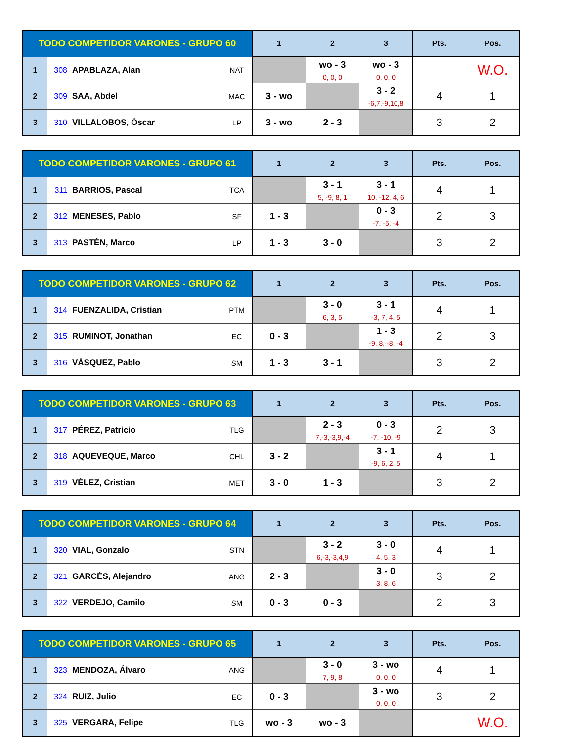| TODO COMPETIDOR VARONES - GRUPO 60 | | | | 1 | 2 | 3 | Pts. | Pos. |
| --- | --- | --- | --- | --- | --- | --- | --- | --- |
| 1 | 308 | APABLAZA, Alan | NAT | | wo - 3 0, 0, 0 | wo - 3 0, 0, 0 | | W.O. |
| 2 | 309 | SAA, Abdel | MAC | 3 - wo | | 3 - 2 -6,7,-9,10,8 | 4 | 1 |
| 3 | 310 | VILLALOBOS, Óscar | LP | 3 - wo | 2 - 3 | | 3 | 2 |
| TODO COMPETIDOR VARONES - GRUPO 61 | | | | 1 | 2 | 3 | Pts. | Pos. |
| --- | --- | --- | --- | --- | --- | --- | --- | --- |
| 1 | 311 | BARRIOS, Pascal | TCA | | 3 - 1 5, -9, 8, 1 | 3 - 1 10, -12, 4, 6 | 4 | 1 |
| 2 | 312 | MENESES, Pablo | SF | 1 - 3 | | 0 - 3 -7, -5, -4 | 2 | 3 |
| 3 | 313 | PASTÉN, Marco | LP | 1 - 3 | 3 - 0 | | 3 | 2 |
| TODO COMPETIDOR VARONES - GRUPO 62 | | | | 1 | 2 | 3 | Pts. | Pos. |
| --- | --- | --- | --- | --- | --- | --- | --- | --- |
| 1 | 314 | FUENZALIDA, Cristian | PTM | | 3 - 0 6, 3, 5 | 3 - 1 -3, 7, 4, 5 | 4 | 1 |
| 2 | 315 | RUMINOT, Jonathan | EC | 0 - 3 | | 1 - 3 -9, 8, -8, -4 | 2 | 3 |
| 3 | 316 | VÁSQUEZ, Pablo | SM | 1 - 3 | 3 - 1 | | 3 | 2 |
| TODO COMPETIDOR VARONES - GRUPO 63 | | | | 1 | 2 | 3 | Pts. | Pos. |
| --- | --- | --- | --- | --- | --- | --- | --- | --- |
| 1 | 317 | PÉREZ, Patricio | TLG | | 2 - 3 7,-3,-3,9,-4 | 0 - 3 -7, -10, -9 | 2 | 3 |
| 2 | 318 | AQUEVEQUE, Marco | CHL | 3 - 2 | | 3 - 1 -9, 6, 2, 5 | 4 | 1 |
| 3 | 319 | VÉLEZ, Cristian | MET | 3 - 0 | 1 - 3 | | 3 | 2 |
| TODO COMPETIDOR VARONES - GRUPO 64 | | | | 1 | 2 | 3 | Pts. | Pos. |
| --- | --- | --- | --- | --- | --- | --- | --- | --- |
| 1 | 320 | VIAL, Gonzalo | STN | | 3 - 2 6,-3,-3,4,9 | 3 - 0 4, 5, 3 | 4 | 1 |
| 2 | 321 | GARCÉS, Alejandro | ANG | 2 - 3 | | 3 - 0 3, 8, 6 | 3 | 2 |
| 3 | 322 | VERDEJO, Camilo | SM | 0 - 3 | 0 - 3 | | 2 | 3 |
| TODO COMPETIDOR VARONES - GRUPO 65 | | | | 1 | 2 | 3 | Pts. | Pos. |
| --- | --- | --- | --- | --- | --- | --- | --- | --- |
| 1 | 323 | MENDOZA, Álvaro | ANG | | 3 - 0 7, 9, 8 | 3 - wo 0, 0, 0 | 4 | 1 |
| 2 | 324 | RUIZ, Julio | EC | 0 - 3 | | 3 - wo 0, 0, 0 | 3 | 2 |
| 3 | 325 | VERGARA, Felipe | TLG | wo - 3 | wo - 3 | | | W.O. |